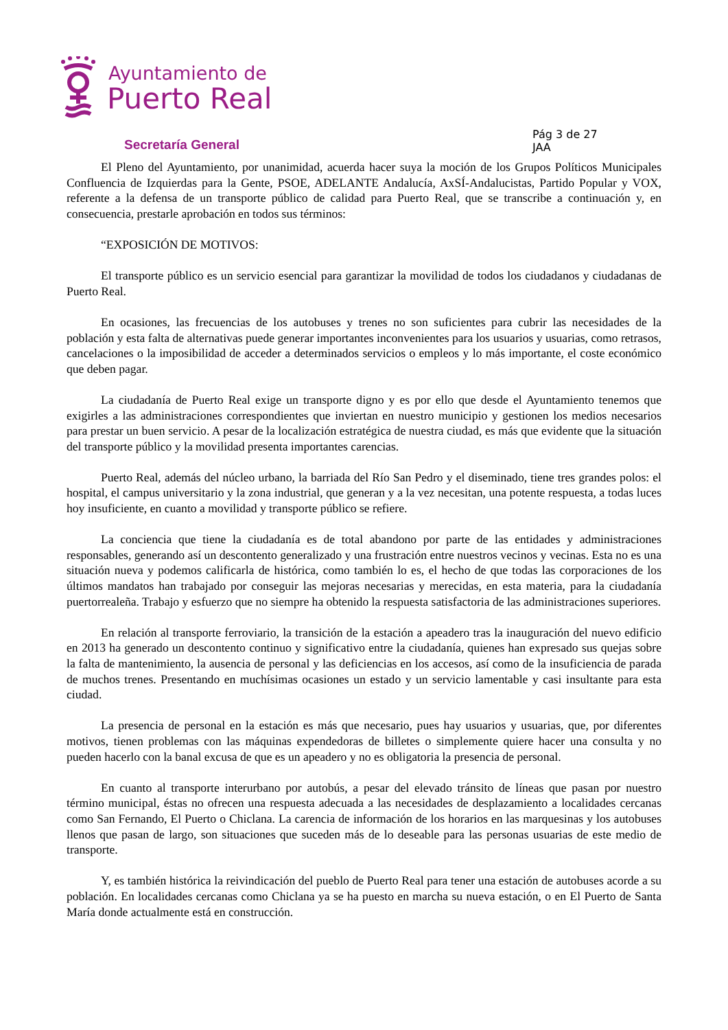Ayuntamiento de
Puerto Real
Secretaría General
Pág 3 de 27
JAA
El Pleno del Ayuntamiento, por unanimidad, acuerda hacer suya la moción de los Grupos Políticos Municipales Confluencia de Izquierdas para la Gente, PSOE, ADELANTE Andalucía, AxSÍ-Andalucistas, Partido Popular y VOX, referente a la defensa de un transporte público de calidad para Puerto Real, que se transcribe a continuación y, en consecuencia, prestarle aprobación en todos sus términos:
“EXPOSICIÓN DE MOTIVOS:
El transporte público es un servicio esencial para garantizar la movilidad de todos los ciudadanos y ciudadanas de Puerto Real.
En ocasiones, las frecuencias de los autobuses y trenes no son suficientes para cubrir las necesidades de la población y esta falta de alternativas puede generar importantes inconvenientes para los usuarios y usuarias, como retrasos, cancelaciones o la imposibilidad de acceder a determinados servicios o empleos y lo más importante, el coste económico que deben pagar.
La ciudadanía de Puerto Real exige un transporte digno y es por ello que desde el Ayuntamiento tenemos que exigirles a las administraciones correspondientes que inviertan en nuestro municipio y gestionen los medios necesarios para prestar un buen servicio. A pesar de la localización estratégica de nuestra ciudad, es más que evidente que la situación del transporte público y la movilidad presenta importantes carencias.
Puerto Real, además del núcleo urbano, la barriada del Río San Pedro y el diseminado, tiene tres grandes polos: el hospital, el campus universitario y la zona industrial, que generan y a la vez necesitan, una potente respuesta, a todas luces hoy insuficiente, en cuanto a movilidad y transporte público se refiere.
La conciencia que tiene la ciudadanía es de total abandono por parte de las entidades y administraciones responsables, generando así un descontento generalizado y una frustración entre nuestros vecinos y vecinas. Esta no es una situación nueva y podemos calificarla de histórica, como también lo es, el hecho de que todas las corporaciones de los últimos mandatos han trabajado por conseguir las mejoras necesarias y merecidas, en esta materia, para la ciudadanía puertorrealeña. Trabajo y esfuerzo que no siempre ha obtenido la respuesta satisfactoria de las administraciones superiores.
En relación al transporte ferroviario, la transición de la estación a apeadero tras la inauguración del nuevo edificio en 2013 ha generado un descontento continuo y significativo entre la ciudadanía, quienes han expresado sus quejas sobre la falta de mantenimiento, la ausencia de personal y las deficiencias en los accesos, así como de la insuficiencia de parada de muchos trenes. Presentando en muchísimas ocasiones un estado y un servicio lamentable y casi insultante para esta ciudad.
La presencia de personal en la estación es más que necesario, pues hay usuarios y usuarias, que, por diferentes motivos, tienen problemas con las máquinas expendedoras de billetes o simplemente quiere hacer una consulta y no pueden hacerlo con la banal excusa de que es un apeadero y no es obligatoria la presencia de personal.
En cuanto al transporte interurbano por autobús, a pesar del elevado tránsito de líneas que pasan por nuestro término municipal, éstas no ofrecen una respuesta adecuada a las necesidades de desplazamiento a localidades cercanas como San Fernando, El Puerto o Chiclana. La carencia de información de los horarios en las marquesinas y los autobuses llenos que pasan de largo, son situaciones que suceden más de lo deseable para las personas usuarias de este medio de transporte.
Y, es también histórica la reivindicación del pueblo de Puerto Real para tener una estación de autobuses acorde a su población. En localidades cercanas como Chiclana ya se ha puesto en marcha su nueva estación, o en El Puerto de Santa María donde actualmente está en construcción.